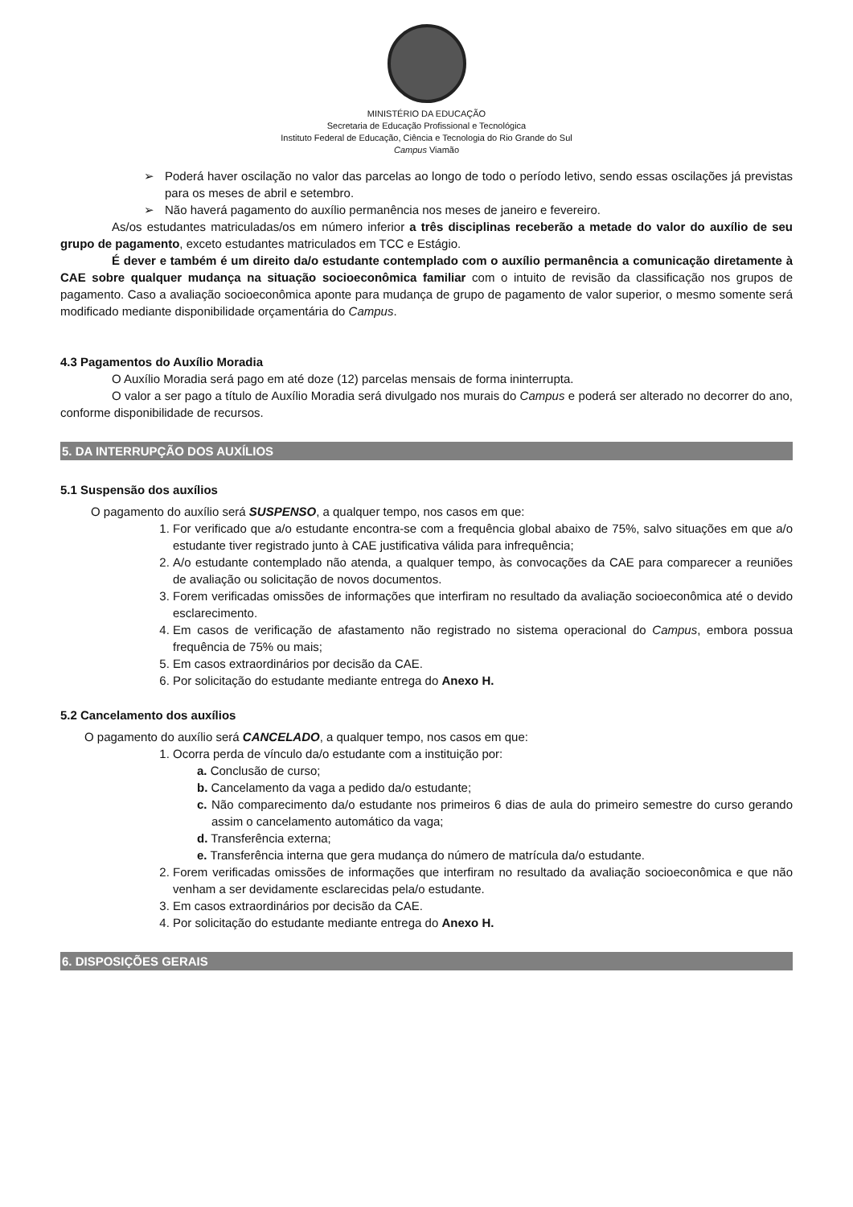MINISTÉRIO DA EDUCAÇÃO
Secretaria de Educação Profissional e Tecnológica
Instituto Federal de Educação, Ciência e Tecnologia do Rio Grande do Sul
Campus Viamão
➢ Poderá haver oscilação no valor das parcelas ao longo de todo o período letivo, sendo essas oscilações já previstas para os meses de abril e setembro.
➢ Não haverá pagamento do auxílio permanência nos meses de janeiro e fevereiro.
As/os estudantes matriculadas/os em número inferior a três disciplinas receberão a metade do valor do auxílio de seu grupo de pagamento, exceto estudantes matriculados em TCC e Estágio.
É dever e também é um direito da/o estudante contemplado com o auxílio permanência a comunicação diretamente à CAE sobre qualquer mudança na situação socioeconômica familiar com o intuito de revisão da classificação nos grupos de pagamento. Caso a avaliação socioeconômica aponte para mudança de grupo de pagamento de valor superior, o mesmo somente será modificado mediante disponibilidade orçamentária do Campus.
4.3 Pagamentos do Auxílio Moradia
O Auxílio Moradia será pago em até doze (12) parcelas mensais de forma ininterrupta.
O valor a ser pago a título de Auxílio Moradia será divulgado nos murais do Campus e poderá ser alterado no decorrer do ano, conforme disponibilidade de recursos.
5. DA INTERRUPÇÃO DOS AUXÍLIOS
5.1 Suspensão dos auxílios
O pagamento do auxílio será SUSPENSO, a qualquer tempo, nos casos em que:
1. For verificado que a/o estudante encontra-se com a frequência global abaixo de 75%, salvo situações em que a/o estudante tiver registrado junto à CAE justificativa válida para infrequência;
2. A/o estudante contemplado não atenda, a qualquer tempo, às convocações da CAE para comparecer a reuniões de avaliação ou solicitação de novos documentos.
3. Forem verificadas omissões de informações que interfiram no resultado da avaliação socioeconômica até o devido esclarecimento.
4. Em casos de verificação de afastamento não registrado no sistema operacional do Campus, embora possua frequência de 75% ou mais;
5. Em casos extraordinários por decisão da CAE.
6. Por solicitação do estudante mediante entrega do Anexo H.
5.2 Cancelamento dos auxílios
O pagamento do auxílio será CANCELADO, a qualquer tempo, nos casos em que:
1. Ocorra perda de vínculo da/o estudante com a instituição por:
a. Conclusão de curso;
b. Cancelamento da vaga a pedido da/o estudante;
c. Não comparecimento da/o estudante nos primeiros 6 dias de aula do primeiro semestre do curso gerando assim o cancelamento automático da vaga;
d. Transferência externa;
e. Transferência interna que gera mudança do número de matrícula da/o estudante.
2. Forem verificadas omissões de informações que interfiram no resultado da avaliação socioeconômica e que não venham a ser devidamente esclarecidas pela/o estudante.
3. Em casos extraordinários por decisão da CAE.
4. Por solicitação do estudante mediante entrega do Anexo H.
6. DISPOSIÇÕES GERAIS